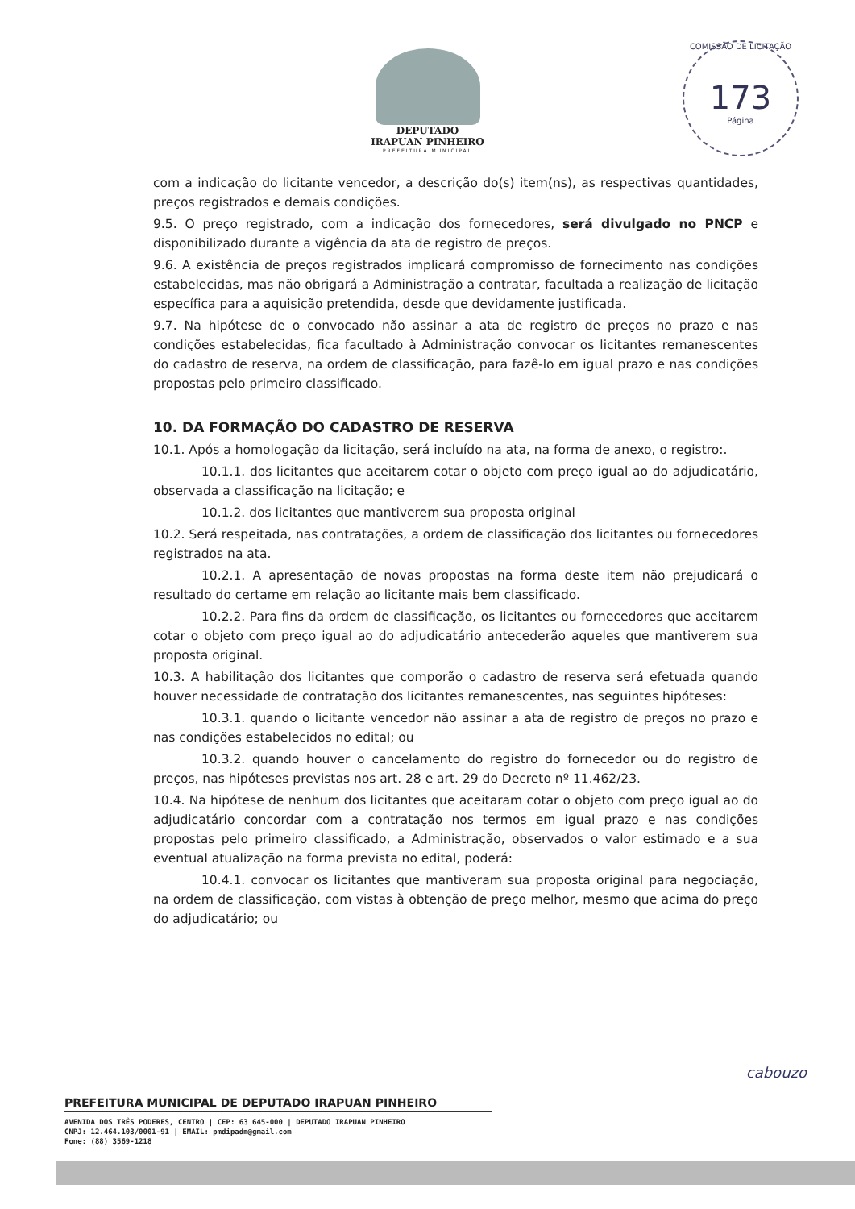DEPUTADO
IRAPUAN PINHEIRO
PREFEITURA MUNICIPAL
COMISSÃO DE LICITAÇÃO
173
Página
com a indicação do licitante vencedor, a descrição do(s) item(ns), as respectivas quantidades, preços registrados e demais condições.
9.5. O preço registrado, com a indicação dos fornecedores, será divulgado no PNCP e disponibilizado durante a vigência da ata de registro de preços.
9.6. A existência de preços registrados implicará compromisso de fornecimento nas condições estabelecidas, mas não obrigará a Administração a contratar, facultada a realização de licitação específica para a aquisição pretendida, desde que devidamente justificada.
9.7. Na hipótese de o convocado não assinar a ata de registro de preços no prazo e nas condições estabelecidas, fica facultado à Administração convocar os licitantes remanescentes do cadastro de reserva, na ordem de classificação, para fazê-lo em igual prazo e nas condições propostas pelo primeiro classificado.
10. DA FORMAÇÃO DO CADASTRO DE RESERVA
10.1. Após a homologação da licitação, será incluído na ata, na forma de anexo, o registro:.
10.1.1. dos licitantes que aceitarem cotar o objeto com preço igual ao do adjudicatário, observada a classificação na licitação; e
10.1.2. dos licitantes que mantiverem sua proposta original
10.2. Será respeitada, nas contratações, a ordem de classificação dos licitantes ou fornecedores registrados na ata.
10.2.1. A apresentação de novas propostas na forma deste item não prejudicará o resultado do certame em relação ao licitante mais bem classificado.
10.2.2. Para fins da ordem de classificação, os licitantes ou fornecedores que aceitarem cotar o objeto com preço igual ao do adjudicatário antecederão aqueles que mantiverem sua proposta original.
10.3. A habilitação dos licitantes que comporão o cadastro de reserva será efetuada quando houver necessidade de contratação dos licitantes remanescentes, nas seguintes hipóteses:
10.3.1. quando o licitante vencedor não assinar a ata de registro de preços no prazo e nas condições estabelecidos no edital; ou
10.3.2. quando houver o cancelamento do registro do fornecedor ou do registro de preços, nas hipóteses previstas nos art. 28 e art. 29 do Decreto nº 11.462/23.
10.4. Na hipótese de nenhum dos licitantes que aceitaram cotar o objeto com preço igual ao do adjudicatário concordar com a contratação nos termos em igual prazo e nas condições propostas pelo primeiro classificado, a Administração, observados o valor estimado e a sua eventual atualização na forma prevista no edital, poderá:
10.4.1. convocar os licitantes que mantiveram sua proposta original para negociação, na ordem de classificação, com vistas à obtenção de preço melhor, mesmo que acima do preço do adjudicatário; ou
cabouzo
PREFEITURA MUNICIPAL DE DEPUTADO IRAPUAN PINHEIRO
AVENIDA DOS TRÊS PODERES, CENTRO | CEP: 63 645-000 | DEPUTADO IRAPUAN PINHEIRO
CNPJ: 12.464.103/0001-91 | EMAIL: pmdipadm@gmail.com
Fone: (88) 3569-1218